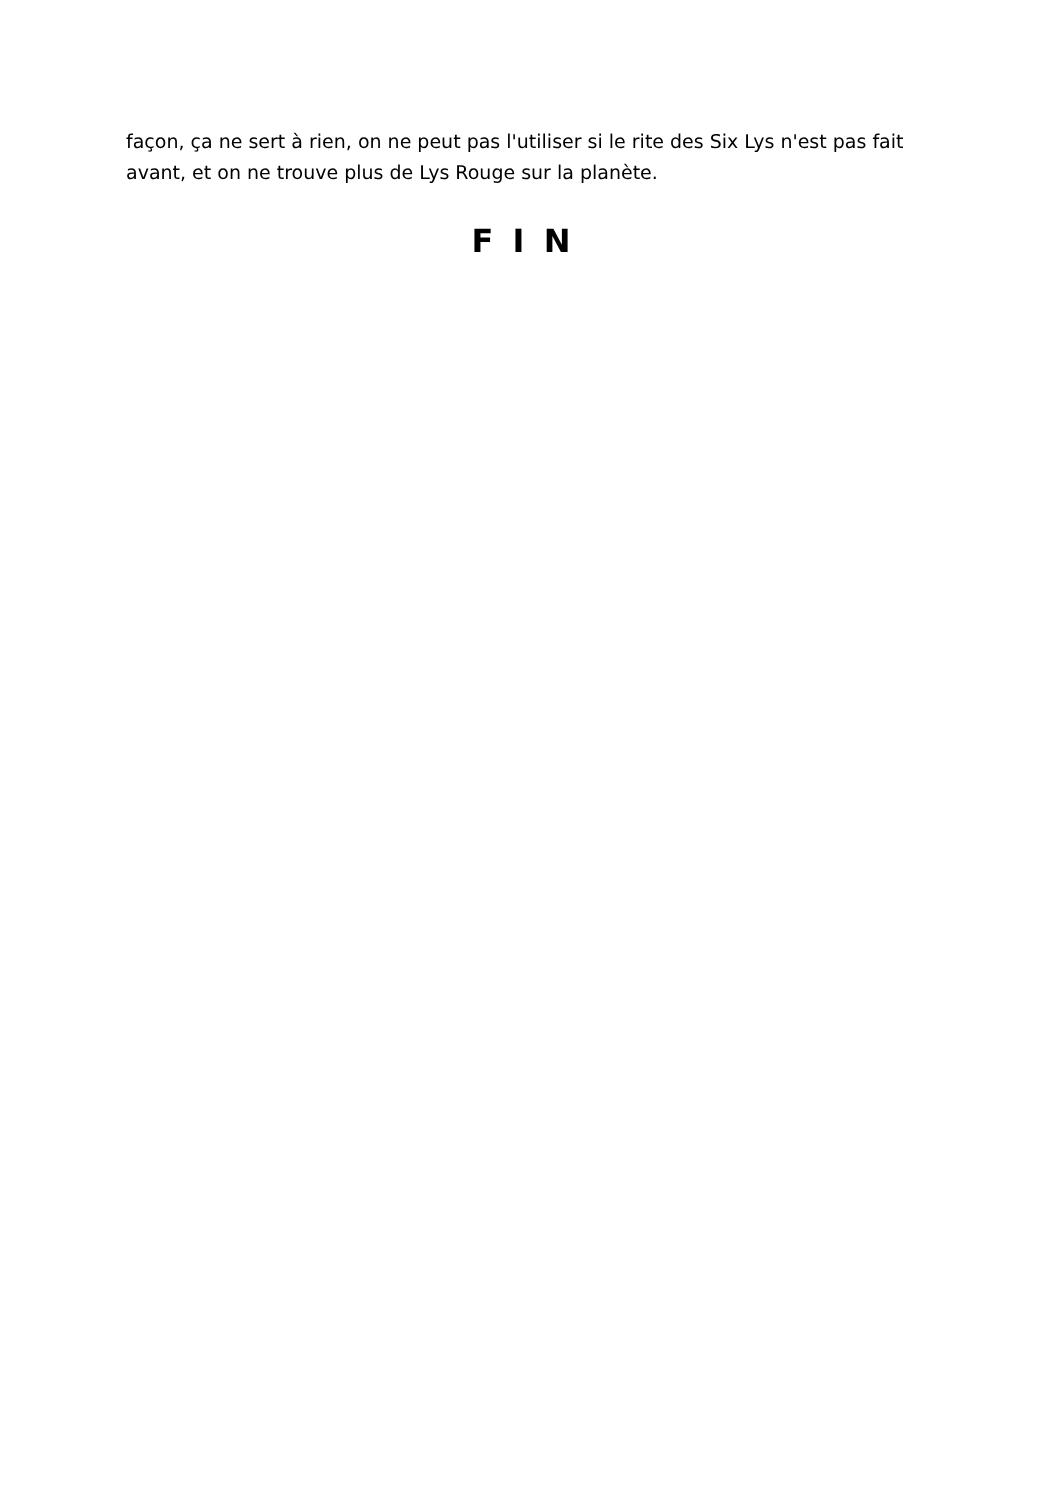façon, ça ne sert à rien, on ne peut pas l'utiliser si le rite des Six Lys n'est pas fait avant, et on ne trouve plus de Lys Rouge sur la planète.
F I N